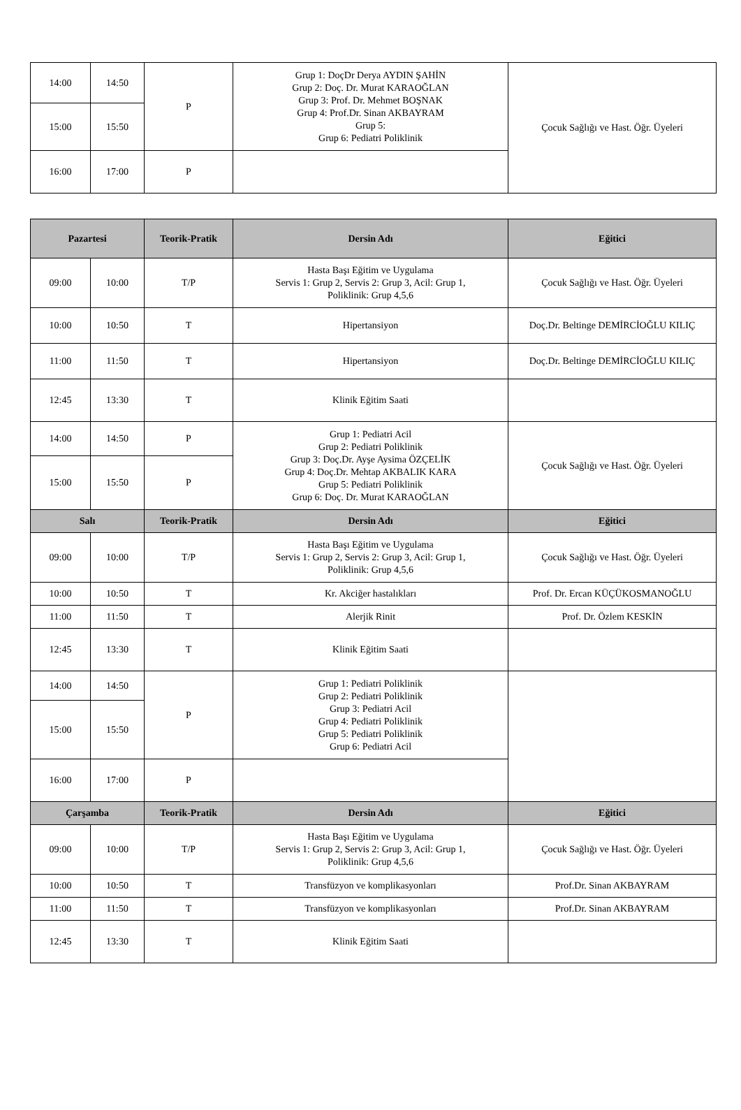| 14:00 | 14:50 | P | Grup 1: DoçDr Derya AYDIN ŞAHİN Grup 2: Doç. Dr. Murat KARAOĞLAN Grup 3: Prof. Dr. Mehmet BOŞNAK Grup 4: Prof.Dr. Sinan AKBAYRAM Grup 5: Grup 6: Pediatri Poliklinik | Çocuk Sağlığı ve Hast. Öğr. Üyeleri |
| 15:00 | 15:50 | | | |
| 16:00 | 17:00 | P | | |
| Pazartesi | | Teorik-Pratik | Dersin Adı | Eğitici |
| --- | --- | --- | --- | --- |
| 09:00 | 10:00 | T/P | Hasta Başı Eğitim ve Uygulama Servis 1: Grup 2, Servis 2: Grup 3, Acil: Grup 1, Poliklinik: Grup 4,5,6 | Çocuk Sağlığı ve Hast. Öğr. Üyeleri |
| 10:00 | 10:50 | T | Hipertansiyon | Doç.Dr. Beltinge DEMİRCİOĞLU KILIÇ |
| 11:00 | 11:50 | T | Hipertansiyon | Doç.Dr. Beltinge DEMİRCİOĞLU KILIÇ |
| 12:45 | 13:30 | T | Klinik Eğitim Saati | |
| 14:00 | 14:50 | P | Grup 1: Pediatri Acil Grup 2: Pediatri Poliklinik Grup 3: Doç.Dr. Ayşe Aysima ÖZÇELİK Grup 4: Doç.Dr. Mehtap AKBALIK KARA Grup 5: Pediatri Poliklinik Grup 6: Doç. Dr. Murat KARAOĞLAN | Çocuk Sağlığı ve Hast. Öğr. Üyeleri |
| 15:00 | 15:50 | P | | |
| Salı | | Teorik-Pratik | Dersin Adı | Eğitici |
| 09:00 | 10:00 | T/P | Hasta Başı Eğitim ve Uygulama Servis 1: Grup 2, Servis 2: Grup 3, Acil: Grup 1, Poliklinik: Grup 4,5,6 | Çocuk Sağlığı ve Hast. Öğr. Üyeleri |
| 10:00 | 10:50 | T | Kr. Akciğer hastalıkları | Prof. Dr. Ercan KÜÇÜKOSMANOĞLU |
| 11:00 | 11:50 | T | Alerjik Rinit | Prof. Dr. Özlem KESKİN |
| 12:45 | 13:30 | T | Klinik Eğitim Saati | |
| 14:00 | 14:50 | P | Grup 1: Pediatri Poliklinik Grup 2: Pediatri Poliklinik Grup 3: Pediatri Acil Grup 4: Pediatri Poliklinik Grup 5: Pediatri Poliklinik Grup 6: Pediatri Acil | |
| 15:00 | 15:50 | | | |
| 16:00 | 17:00 | P | | |
| Çarşamba | | Teorik-Pratik | Dersin Adı | Eğitici |
| 09:00 | 10:00 | T/P | Hasta Başı Eğitim ve Uygulama Servis 1: Grup 2, Servis 2: Grup 3, Acil: Grup 1, Poliklinik: Grup 4,5,6 | Çocuk Sağlığı ve Hast. Öğr. Üyeleri |
| 10:00 | 10:50 | T | Transfüzyon ve komplikasyonları | Prof.Dr. Sinan AKBAYRAM |
| 11:00 | 11:50 | T | Transfüzyon ve komplikasyonları | Prof.Dr. Sinan AKBAYRAM |
| 12:45 | 13:30 | T | Klinik Eğitim Saati | |